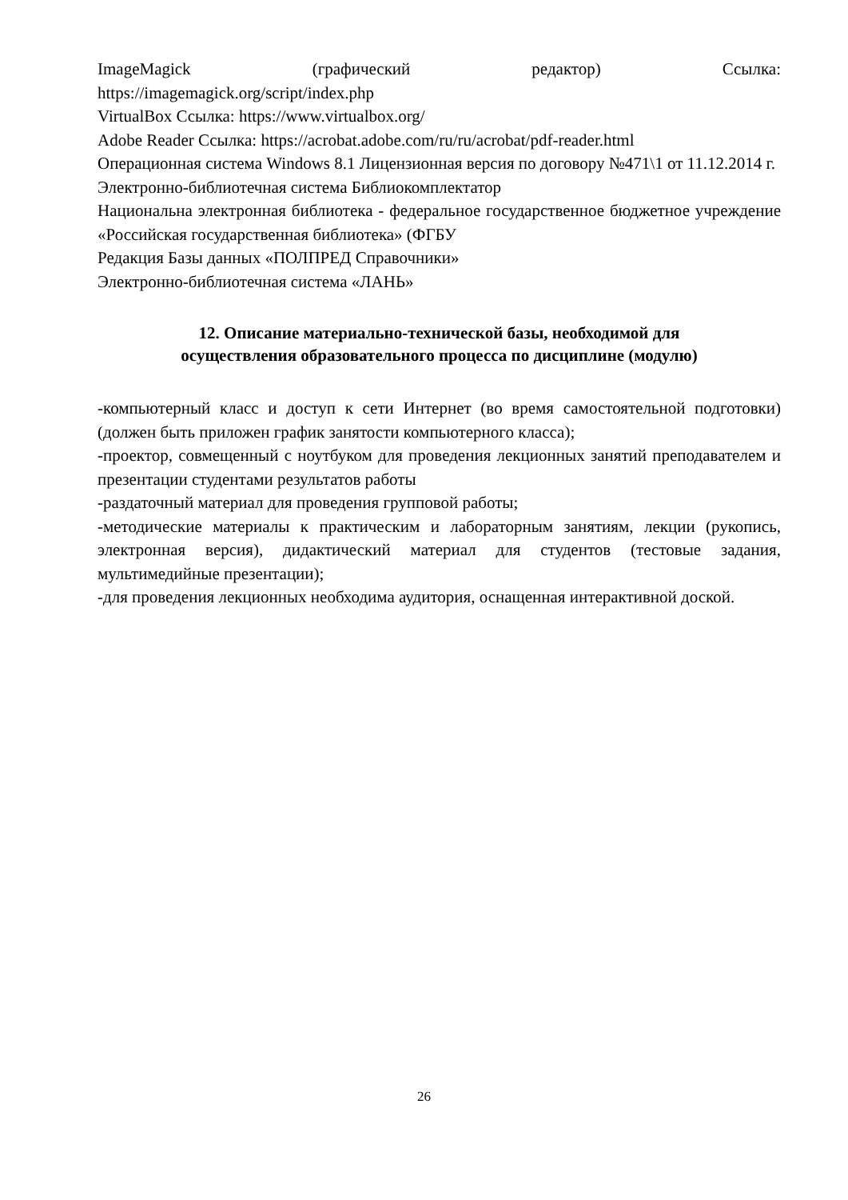ImageMagick (графический редактор) Ссылка:
https://imagemagick.org/script/index.php
VirtualBox Ссылка: https://www.virtualbox.org/
Adobe Reader Ссылка: https://acrobat.adobe.com/ru/ru/acrobat/pdf-reader.html
Операционная система Windows 8.1 Лицензионная версия по договору №471\1 от 11.12.2014 г.
Электронно-библиотечная система Библиокомплектатор
Национальна электронная библиотека - федеральное государственное бюджетное учреждение «Российская государственная библиотека» (ФГБУ
Редакция Базы данных «ПОЛПРЕД Справочники»
Электронно-библиотечная система «ЛАНЬ»
12. Описание материально-технической базы, необходимой для
осуществления образовательного процесса по дисциплине (модулю)
-компьютерный класс и доступ к сети Интернет (во время самостоятельной подготовки) (должен быть приложен график занятости компьютерного класса);
-проектор, совмещенный с ноутбуком для проведения лекционных занятий преподавателем и презентации студентами результатов работы
-раздаточный материал для проведения групповой работы;
-методические материалы к практическим и лабораторным занятиям, лекции (рукопись, электронная версия), дидактический материал для студентов (тестовые задания, мультимедийные презентации);
-для проведения лекционных необходима аудитория, оснащенная интерактивной доской.
26